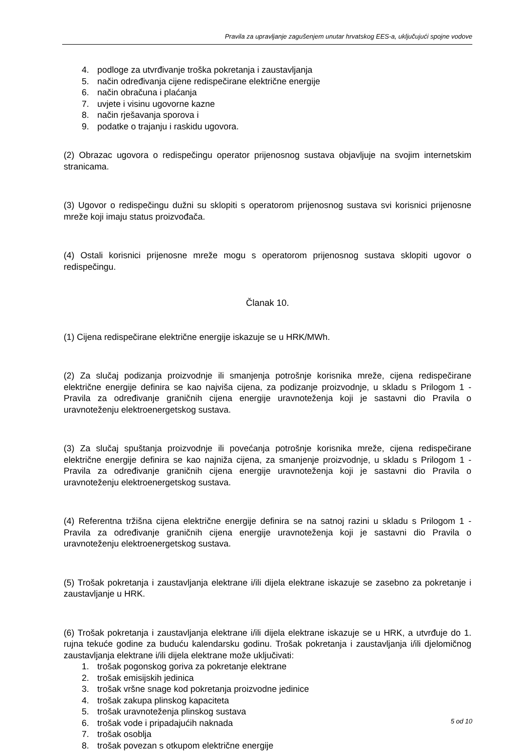Pravila za upravljanje zagušenjem unutar hrvatskog EES-a, uključujući spojne vodove
4. podloge za utvrđivanje troška pokretanja i zaustavljanja
5. način određivanja cijene redispečirane električne energije
6. način obračuna i plaćanja
7. uvjete i visinu ugovorne kazne
8. način rješavanja sporova i
9. podatke o trajanju i raskidu ugovora.
(2) Obrazac ugovora o redispečingu operator prijenosnog sustava objavljuje na svojim internetskim stranicama.
(3) Ugovor o redispečingu dužni su sklopiti s operatorom prijenosnog sustava svi korisnici prijenosne mreže koji imaju status proizvođača.
(4) Ostali korisnici prijenosne mreže mogu s operatorom prijenosnog sustava sklopiti ugovor o redispečingu.
Članak 10.
(1) Cijena redispečirane električne energije iskazuje se u HRK/MWh.
(2) Za slučaj podizanja proizvodnje ili smanjenja potrošnje korisnika mreže, cijena redispečirane električne energije definira se kao najviša cijena, za podizanje proizvodnje, u skladu s Prilogom 1 - Pravila za određivanje graničnih cijena energije uravnoteženja koji je sastavni dio Pravila o uravnoteženju elektroenergetskog sustava.
(3) Za slučaj spuštanja proizvodnje ili povećanja potrošnje korisnika mreže, cijena redispečirane električne energije definira se kao najniža cijena, za smanjenje proizvodnje, u skladu s Prilogom 1 - Pravila za određivanje graničnih cijena energije uravnoteženja koji je sastavni dio Pravila o uravnoteženju elektroenergetskog sustava.
(4) Referentna tržišna cijena električne energije definira se na satnoj razini u skladu s Prilogom 1 - Pravila za određivanje graničnih cijena energije uravnoteženja koji je sastavni dio Pravila o uravnoteženju elektroenergetskog sustava.
(5) Trošak pokretanja i zaustavljanja elektrane i/ili dijela elektrane iskazuje se zasebno za pokretanje i zaustavljanje u HRK.
(6) Trošak pokretanja i zaustavljanja elektrane i/ili dijela elektrane iskazuje se u HRK, a utvrđuje do 1. rujna tekuće godine za buduću kalendarsku godinu. Trošak pokretanja i zaustavljanja i/ili djelomičnog zaustavljanja elektrane i/ili dijela elektrane može uključivati:
1. trošak pogonskog goriva za pokretanje elektrane
2. trošak emisijskih jedinica
3. trošak vršne snage kod pokretanja proizvodne jedinice
4. trošak zakupa plinskog kapaciteta
5. trošak uravnoteženja plinskog sustava
6. trošak vode i pripadajućih naknada
7. trošak osoblja
8. trošak povezan s otkupom električne energije
5 od 10